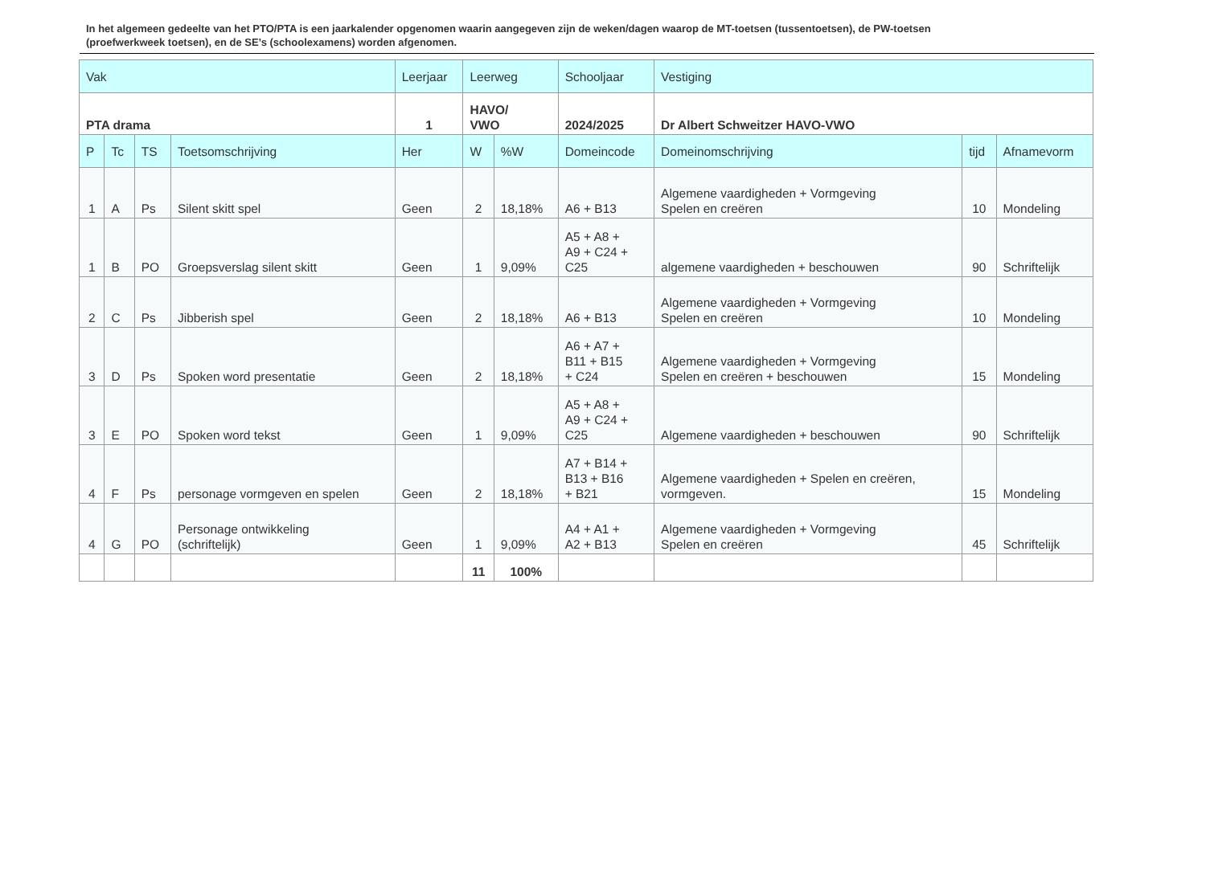In het algemeen gedeelte van het PTO/PTA is een jaarkalender opgenomen waarin aangegeven zijn de weken/dagen waarop de MT-toetsen (tussentoetsen), de PW-toetsen (proefwerkweek toetsen), en de SE’s (schoolexamens) worden afgenomen.
| Vak | | | | Leerjaar | Leerweg | | Schooljaar | Vestiging | | |
| --- | --- | --- | --- | --- | --- | --- | --- | --- | --- | --- |
| PTA drama | | | | 1 | HAVO/ VWO | | 2024/2025 | Dr Albert Schweitzer HAVO-VWO | | |
| P | Tc | TS | Toetsomschrijving | Her | W | %W | Domeincode | Domeinomschrijving | tijd | Afnamevorm |
| 1 | A | Ps | Silent skitt spel | Geen | 2 | 18,18% | A6 + B13 | Algemene vaardigheden + Vormgeving Spelen en creëren | 10 | Mondeling |
| 1 | B | PO | Groepsverslag silent skitt | Geen | 1 | 9,09% | A5 + A8 + A9 + C24 + C25 | algemene vaardigheden + beschouwen | 90 | Schriftelijk |
| 2 | C | Ps | Jibberish spel | Geen | 2 | 18,18% | A6 + B13 | Algemene vaardigheden + Vormgeving Spelen en creëren | 10 | Mondeling |
| 3 | D | Ps | Spoken word presentatie | Geen | 2 | 18,18% | A6 + A7 + B11 + B15 + C24 | Algemene vaardigheden + Vormgeving Spelen en creëren + beschouwen | 15 | Mondeling |
| 3 | E | PO | Spoken word tekst | Geen | 1 | 9,09% | A5 + A8 + A9 + C24 + C25 | Algemene vaardigheden + beschouwen | 90 | Schriftelijk |
| 4 | F | Ps | personage vormgeven en spelen | Geen | 2 | 18,18% | A7 + B14 + B13 + B16 + B21 | Algemene vaardigheden + Spelen en creëren, vormgeven. | 15 | Mondeling |
| 4 | G | PO | Personage ontwikkeling (schriftelijk) | Geen | 1 | 9,09% | A4 + A1 + A2 + B13 | Algemene vaardigheden + Vormgeving Spelen en creëren | 45 | Schriftelijk |
| | | | | | 11 | 100% | | | | |